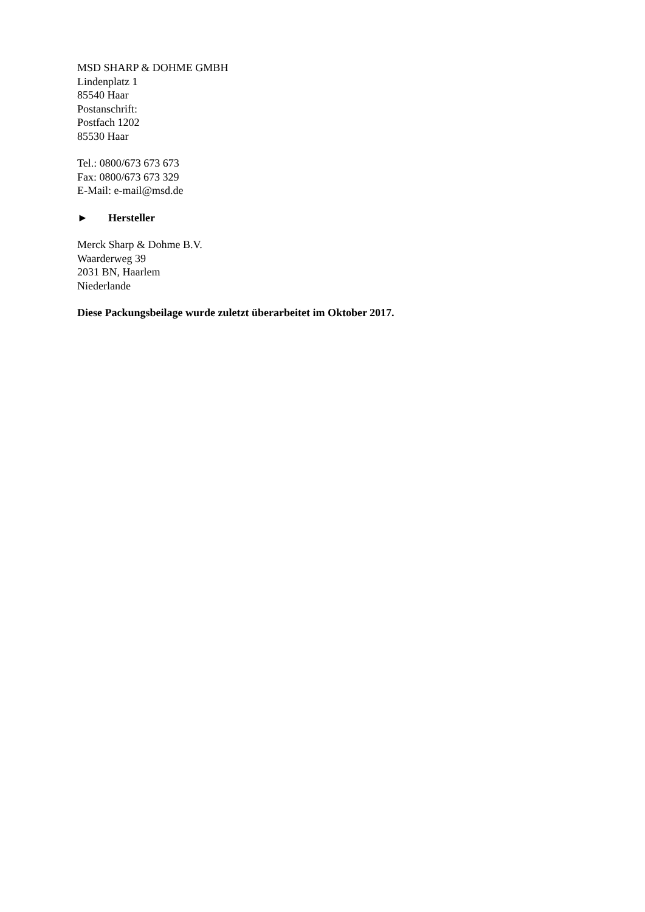MSD SHARP & DOHME GMBH
Lindenplatz 1
85540 Haar
Postanschrift:
Postfach 1202
85530 Haar
Tel.: 0800/673 673 673
Fax: 0800/673 673 329
E-Mail: e-mail@msd.de
► Hersteller
Merck Sharp & Dohme B.V.
Waarderweg 39
2031 BN, Haarlem
Niederlande
Diese Packungsbeilage wurde zuletzt überarbeitet im Oktober 2017.